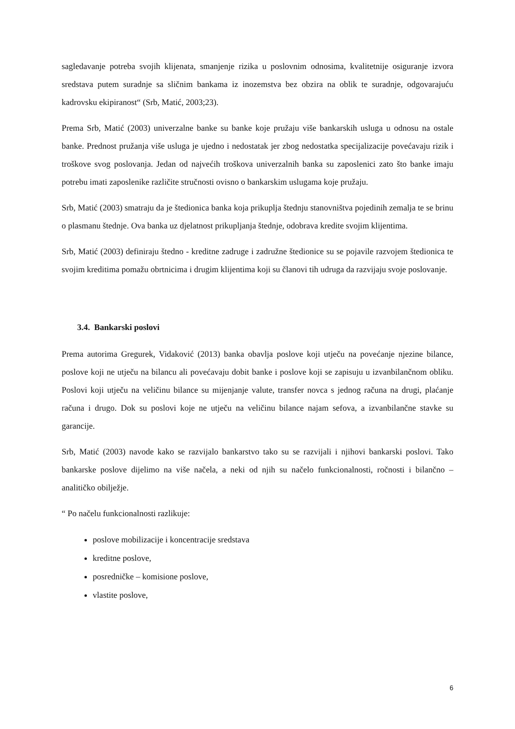sagledavanje potreba svojih klijenata, smanjenje rizika u poslovnim odnosima, kvalitetnije osiguranje izvora sredstava putem suradnje sa sličnim bankama iz inozemstva bez obzira na oblik te suradnje, odgovarajuću kadrovsku ekipiranost“ (Srb, Matić, 2003;23).
Prema Srb, Matić (2003) univerzalne banke su banke koje pružaju više bankarskih usluga u odnosu na ostale banke. Prednost pružanja više usluga je ujedno i nedostatak jer zbog nedostatka specijalizacije povećavaju rizik i troškove svog poslovanja. Jedan od najvećih troškova univerzalnih banka su zaposlenici zato što banke imaju potrebu imati zaposlenike različite stručnosti ovisno o bankarskim uslugama koje pružaju.
Srb, Matić (2003) smatraju da je štedionica banka koja prikuplja štednju stanovništva pojedinih zemalja te se brinu o plasmanu štednje. Ova banka uz djelatnost prikupljanja štednje, odobrava kredite svojim klijentima.
Srb, Matić (2003) definiraju štedno - kreditne zadruge i zadružne štedionice su se pojavile razvojem štedionica te svojim kreditima pomažu obrtnicima i drugim klijentima koji su članovi tih udruga da razvijaju svoje poslovanje.
3.4. Bankarski poslovi
Prema autorima Gregurek, Vidaković (2013) banka obavlja poslove koji utječu na povećanje njezine bilance, poslove koji ne utječu na bilancu ali povećavaju dobit banke i poslove koji se zapisuju u izvanbilančnom obliku. Poslovi koji utječu na veličinu bilance su mijenjanje valute, transfer novca s jednog računa na drugi, plaćanje računa i drugo. Dok su poslovi koje ne utječu na veličinu bilance najam sefova, a izvanbilančne stavke su garancije.
Srb, Matić (2003) navode kako se razvijalo bankarstvo tako su se razvijali i njihovi bankarski poslovi. Tako bankarske poslove dijelimo na više načela, a neki od njih su načelo funkcionalnosti, ročnosti i bilančno – analitičko obilježje.
“ Po načelu funkcionalnosti razlikuje:
poslove mobilizacije i koncentracije sredstava
kreditne poslove,
posredničke – komisione poslove,
vlastite poslove,
6